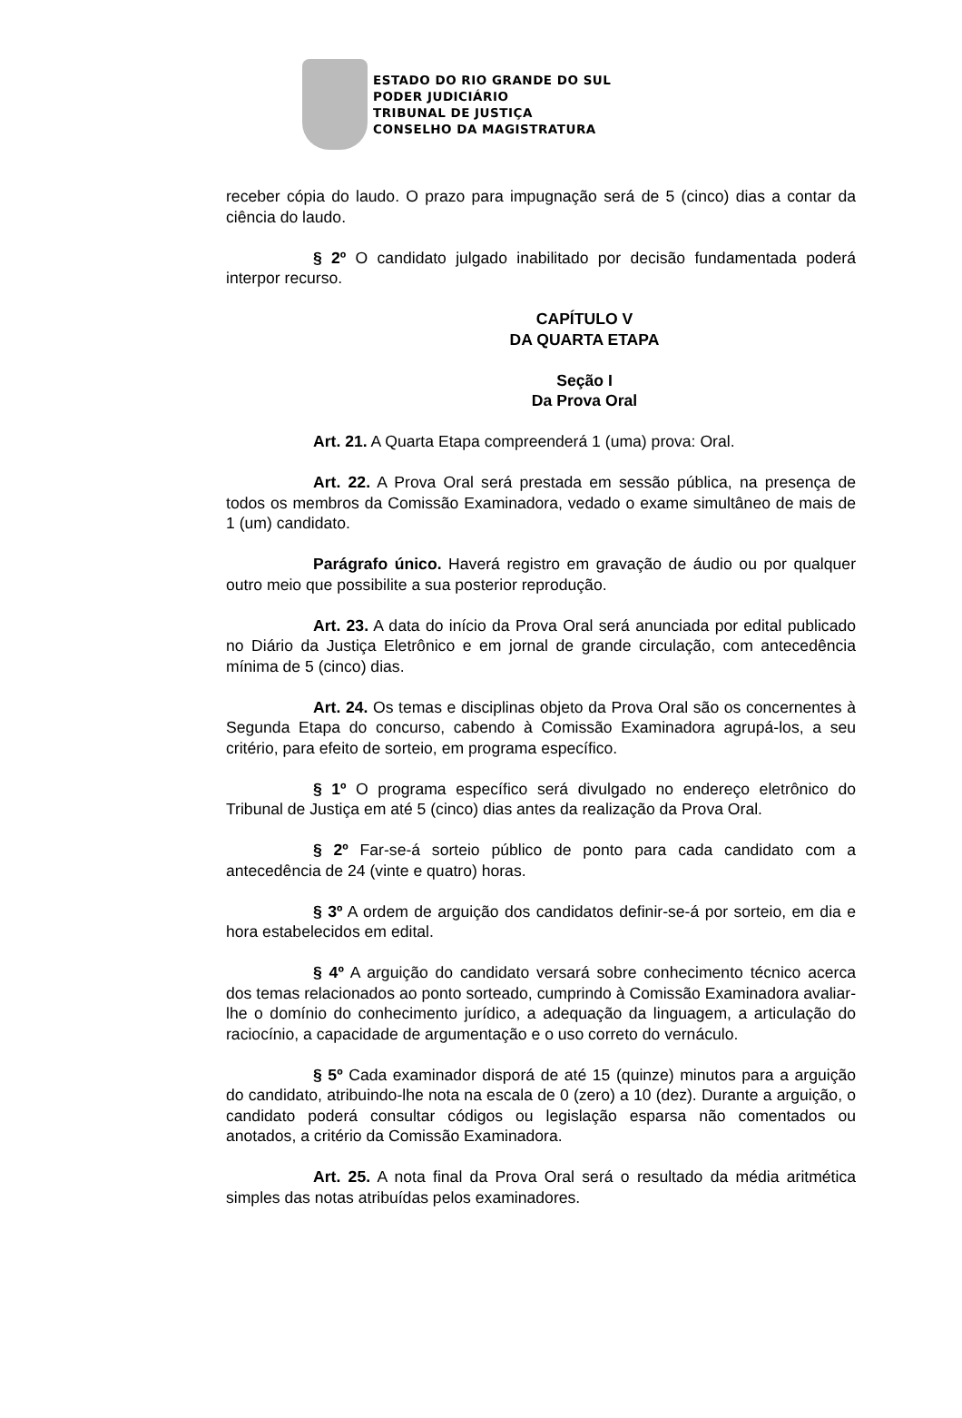ESTADO DO RIO GRANDE DO SUL
PODER JUDICIÁRIO
TRIBUNAL DE JUSTIÇA
CONSELHO DA MAGISTRATURA
receber cópia do laudo. O prazo para impugnação será de 5 (cinco) dias a contar da ciência do laudo.
§ 2º O candidato julgado inabilitado por decisão fundamentada poderá interpor recurso.
CAPÍTULO V
DA QUARTA ETAPA
Seção I
Da Prova Oral
Art. 21. A Quarta Etapa compreenderá 1 (uma) prova: Oral.
Art. 22. A Prova Oral será prestada em sessão pública, na presença de todos os membros da Comissão Examinadora, vedado o exame simultâneo de mais de 1 (um) candidato.
Parágrafo único. Haverá registro em gravação de áudio ou por qualquer outro meio que possibilite a sua posterior reprodução.
Art. 23. A data do início da Prova Oral será anunciada por edital publicado no Diário da Justiça Eletrônico e em jornal de grande circulação, com antecedência mínima de 5 (cinco) dias.
Art. 24. Os temas e disciplinas objeto da Prova Oral são os concernentes à Segunda Etapa do concurso, cabendo à Comissão Examinadora agrupá-los, a seu critério, para efeito de sorteio, em programa específico.
§ 1º O programa específico será divulgado no endereço eletrônico do Tribunal de Justiça em até 5 (cinco) dias antes da realização da Prova Oral.
§ 2º Far-se-á sorteio público de ponto para cada candidato com a antecedência de 24 (vinte e quatro) horas.
§ 3º A ordem de arguição dos candidatos definir-se-á por sorteio, em dia e hora estabelecidos em edital.
§ 4º A arguição do candidato versará sobre conhecimento técnico acerca dos temas relacionados ao ponto sorteado, cumprindo à Comissão Examinadora avaliar-lhe o domínio do conhecimento jurídico, a adequação da linguagem, a articulação do raciocínio, a capacidade de argumentação e o uso correto do vernáculo.
§ 5º Cada examinador disporá de até 15 (quinze) minutos para a arguição do candidato, atribuindo-lhe nota na escala de 0 (zero) a 10 (dez). Durante a arguição, o candidato poderá consultar códigos ou legislação esparsa não comentados ou anotados, a critério da Comissão Examinadora.
Art. 25. A nota final da Prova Oral será o resultado da média aritmética simples das notas atribuídas pelos examinadores.